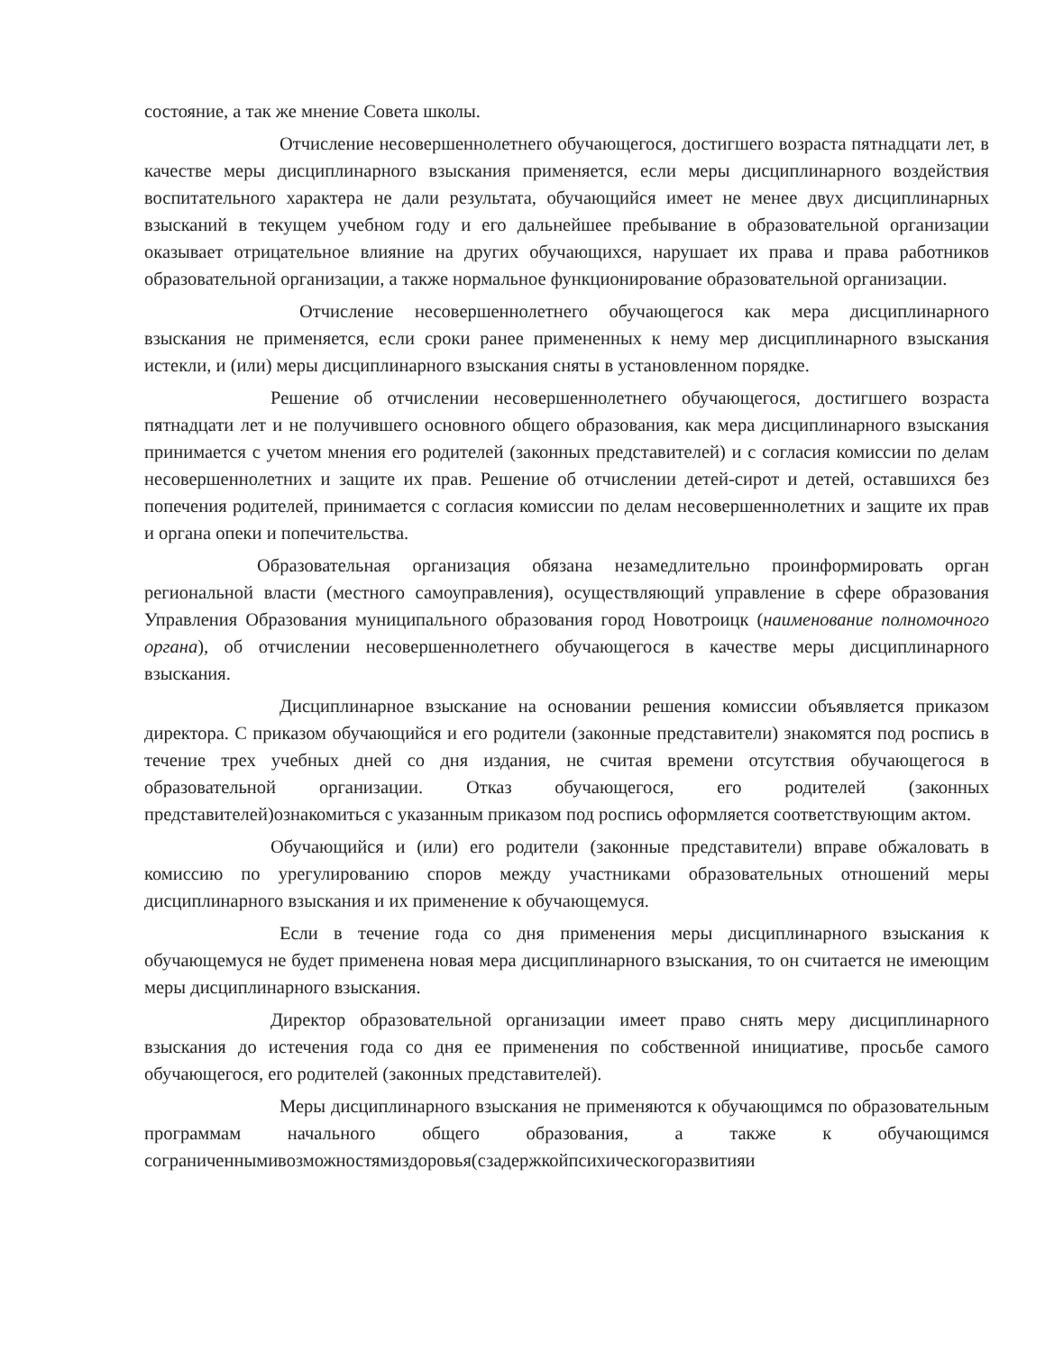состояние, а так же мнение Совета школы.
Отчисление несовершеннолетнего обучающегося, достигшего возраста пятнадцати лет, в качестве меры дисциплинарного взыскания применяется, если меры дисциплинарного воздействия воспитательного характера не дали результата, обучающийся имеет не менее двух дисциплинарных взысканий в текущем учебном году и его дальнейшее пребывание в образовательной организации оказывает отрицательное влияние на других обучающихся, нарушает их права и права работников образовательной организации, а также нормальное функционирование образовательной организации.
Отчисление несовершеннолетнего обучающегося как мера дисциплинарного взыскания не применяется, если сроки ранее примененных к нему мер дисциплинарного взыскания истекли, и (или) меры дисциплинарного взыскания сняты в установленном порядке.
Решение об отчислении несовершеннолетнего обучающегося, достигшего возраста пятнадцати лет и не получившего основного общего образования, как мера дисциплинарного взыскания принимается с учетом мнения его родителей (законных представителей) и с согласия комиссии по делам несовершеннолетних и защите их прав. Решение об отчислении детей-сирот и детей, оставшихся без попечения родителей, принимается с согласия комиссии по делам несовершеннолетних и защите их прав и органа опеки и попечительства.
Образовательная организация обязана незамедлительно проинформировать орган региональной власти (местного самоуправления), осуществляющий управление в сфере образования Управления Образования муниципального образования город Новотроицк (наименование полномочного органа), об отчислении несовершеннолетнего обучающегося в качестве меры дисциплинарного взыскания.
Дисциплинарное взыскание на основании решения комиссии объявляется приказом директора. С приказом обучающийся и его родители (законные представители) знакомятся под роспись в течение трех учебных дней со дня издания, не считая времени отсутствия обучающегося в образовательной организации. Отказ обучающегося, его родителей (законных представителей)ознакомиться с указанным приказом под роспись оформляется соответствующим актом.
Обучающийся и (или) его родители (законные представители) вправе обжаловать в комиссию по урегулированию споров между участниками образовательных отношений меры дисциплинарного взыскания и их применение к обучающемуся.
Если в течение года со дня применения меры дисциплинарного взыскания к обучающемуся не будет применена новая мера дисциплинарного взыскания, то он считается не имеющим меры дисциплинарного взыскания.
Директор образовательной организации имеет право снять меру дисциплинарного взыскания до истечения года со дня ее применения по собственной инициативе, просьбе самого обучающегося, его родителей (законных представителей).
Меры дисциплинарного взыскания не применяются к обучающимся по образовательным программам начального общего образования, а также к обучающимся сограниченнымивозможностямиздоровья(сзадержкойпсихическогоразвитияи